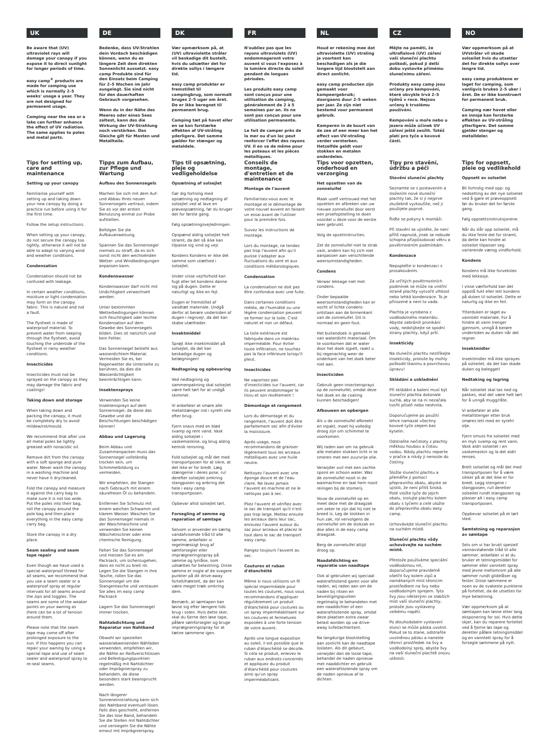UK
Be aware that (UV) ultraviolet rays will damage your canopy if you expose it to direct sunlight for longer periods of time.
easy camp<sup>®</sup> products are made for camping use which is normally 2–5 weeks' usage a year. They are not designed for permanent usage.
Camping near the sea or a lake can further enhance the effect of UV radiation. The same applies to poles and metal parts.
DE
Bedenke, dass UV-Strahlen dein Vordach beschädigen können, wenn du es längere Zeit dem direkten Sonnenlicht aussetzt. easy camp Produkte sind für den Einsatz beim Camping für 2–5 Wochen im Jahr ausgelegt. Sie sind nicht für den dauerhaften Gebrauch vorgesehen.
Wenn du in der Nähe des Meeres oder eines Sees zeltest, kann das die Wirkung der UV-Strahlung noch verstärken. Das Gleiche gilt für Masten und Metallteile.
DK
Vær opmærksom på, at (UV) ultraviolette stråler vil beskadige dit bustelt, hvis du udsætter det for direkte sollys i længere tid.
easy camp produkter er fremstillet til campingbrug, som normalt bruges 2–5 uger om året. De er ikke beregnet til permanent brug.
Camping tæt på havet eller en sø kan forstærke effekten af UV-stråling yderligere. Det samme gælder for stænger og metaldele.
FR
N'oubliez pas que les rayons ultraviolets (UV) endommageront votre auvent si vous l'exposez à la lumière directe du soleil pendant de longues périodes.
Les produits easy camp sont conçus pour une utilisation de camping, généralement de 2 à 5 semaines par an. Ils ne sont pas conçus pour une utilisation permanente.
Le fait de camper près de la mer ou d'un lac peut renforcer l'effet des rayons UV. Il en va de même pour les poteaux et les pièces métalliques.
NL
Houd er rekening mee dat ultraviolette (UV) straling je voortent kan beschadigen als je die langere tijd blootstelt aan direct zonlicht.
easy camp producten zijn gemaakt voor kampeergebruik; doorgaans duur 2–5 weken per jaar. Ze zijn niet bestemd voor permanent gebruik.
Kamperen in de buurt van de zee of een meer kan het effect van UV-straling verder versterken. Hetzelfde geldt voor stokken en metalen onderdelen.
CZ
Mějte na paměti, že ultrafialové (UV) záření vaši sluneční plachtu poškodí, pokud ji delší dobu vystavíte přímému slunečnímu záření.
Produkty easy camp jsou určeny pro kempování, které obvykle trvá 2–5 týdnů v roce. Nejsou určeny k trvalému používání.
Kempování u moře nebo u jezera může účinek UV záření ještě zesílit. Totéž platí pro tyče a kovové části.
NO
Vær oppmerksom på at UVstråler vil skade solseilet hvis du utsetter det for direkte sollys over lengre tid.
easy camp produktene er laget for camping, som vanligvis brukes 2–5 uker i året. De er ikke konstruert for permanent bruk.
Camping nær havet eller en innsjø kan forsterke effekten av UV-stråling ytterligere. Det samme gjelder stenger og metalldeler.
Tips for setting up, care and maintenance
Setting up your canopy
Familiarise yourself with setting up and taking down your new canopy by doing a practice run before using it for the first time.
Follow the setup instructions.
When setting up your canopy, do not secure the canopy too tightly, otherwise it will not be able to adapt to varying wind and weather conditions.
Condensation
Condensation should not be confused with leakage.
In certain weather conditions, moisture or light condensation may form on the canopy fabric. This is natural and not a fault.
The flysheet is made of waterproof material. To prevent water from seeping through the flysheet, avoid touching the underside of the flysheet in rainy weather conditions.
Insecticides
Insecticides must not be sprayed on the canopy as they may damage the fabric and coatings!
Taking down and storage
When taking down and packing the canopy, it must be completely dry to avoid mildew/rot/mould.
We recommend that after use all metal poles be lightly greased with nonacidic oil.
Remove dirt from the canopy with a soft sponge and pure water. Never wash the canopy in a washing machine and never have it drycleaned.
Fold the canopy and measure it against the carry bag to make sure it is not too wide. Put the poles into their bag, roll the canopy around the pole bag and then place everything in the easy camp carry bag.
Store the canopy in a dry place.
Seam sealing and seam tape repair
Even though we have used a special waterproof thread for all seams, we recommend that you use a seam sealer or a waterproof spray at regular intervals for all seams around the zips and toggles. The seams are some of the weaker points on your awning as there can be a lot of tension around them.
Please note that the seam tape may come off after prolonged exposure to the sun. If this happens you can repair your awning by using a special tape and use of seam sealer and waterproof spray to re-seal seams.
Tipps zum Aufbau, zur Pflege und Wartung
Aufbau des Sonnensegels
Machen Sie sich mit dem Auf- und Abbau Ihres neuen Sonnensegels vertraut, indem Sie es vor der ersten Benutzung einmal zur Probe aufstellen.
Befolgen Sie die Aufbauanweisung.
Spannen Sie das Sonnensegel niemals zu straff, da es sich sonst nicht den wechselnden Wetter- und Windbedingungen anpassen kann.
Kondenswasser
Kondenswasser darf nicht mit Undichtigkeit verwechselt werden.
Unter bestimmten Wetterbedingungen können sich Feuchtigkeit oder leichte Kondensation auf dem Gewebe des Sonnensegels bilden. Dies ist natürlich und kein Fehler.
Das Sonnensegel besteht aus wasserdichtem Material. Vermeiden Sie es, bei Regenwetter die Unterseite zu berühren, da dies die Wasserdichtigkeit beeinträchtigen kann.
Insektensprays
Verwenden Sie keine Insektensprays auf dem Sonnensegel, da diese das Gewebe und die Beschichtungen beschädigen können!
Abbau und Lagerung
Beim Abbau und Zusammenpacken muss das Sonnensegel vollständig trocken sein, um Schimmelbildung zu vermeiden.
Wir empfehlen, die Stangen nach Gebrauch mit einem säurefreien Öl zu behandeln.
Entfernen Sie Schmutz mit einem weichen Schwamm und klarem Wasser. Waschen Sie das Sonnensegel niemals in der Waschmaschine und verwenden Sie keinen Wäschetrockner oder eine chemische Reinigung.
Falten Sie das Sonnensegel und messen Sie es am Packsack, um sicherzugehen, dass es nicht zu breit ist. Legen Sie die Stangen in ihre Tasche, rollen Sie das Sonnensegel um die Stangentasche und verstauen Sie alles im easy camp Packsack
Lagern Sie das Sonnensegel immer trocken.
Nahtabdichtung und Reparatur von Nahtband
Obwohl wir speziellen wasserabweisenden Nähfaden verwenden, empfehlen wir, die Nähte an Reißverschlüssen und Befestigungspunkten regelmäßig mit Nahtdichter oder Imprägnierspray zu behandeln, da diese besonders stark beansprucht werden.
Nach längerer Sonneneinstrahlung kann sich das Nahtband eventuell lösen. Falls dies geschieht, entfernen Sie das lose Band, behandeln Sie die Stellen mit Nahtdichter und versiegeln Sie die Nähte erneut mit Imprägnierspray.
Tips til opsætning, pleje og vedligeholdelse
Opsætning af solsejlet
Gør dig fortrolig med opsætning og nedtagning af solsejlet ved at lave en prøveopsætning, før du bruger det for første gang.
Følg opsætningsvejledningen.
Opspænd aldrig solsejlet helt stramt, da det så ikke kan tilpasse sig vind og vejr.
Kondens Kondens er ikke det samme som utæthed i solsejlet.
Under visse vejrforhold kan fugt eller let kondens danne sig på dugen. Dette er naturligt og ikke en fejl.
Dugen er fremstillet af vandtæt materiale. Undgå derfor at berøre undersiden af dugen i regnvejr, da det kan skabe utætheder.
Insektmiddel
Sprøjt ikke insektmiddel på solsejlet, da det kan beskadige dugen og belægningen!
Nedtagning og opbevaring
Ved nedtagning og sammenpakning skal solsejlet være helt tørt for at undgå skimmel.
Vi anbefaler at smøre alle metalstænger ind i syrefri olie efter brug.
Fjern snavs med en blød svamp og rent vand. Vask aldrig solsejlet i vaskemaskine, og brug aldrig kemisk rensning.
Fold solsejlet og mål det med transportposen for at sikre, at det ikke er for bredt. Læg stængerne i deres pose, rul derefter solsejlet omkring stangposen og anbring det hele i easy camp transportposen.
Opbevar altid solsejlet tørt.
Forsegling af sømme og reparation af sømtape
Selvom vi anvender en særlig vandafvisende tråd til alle sømme, anbefaler vi regelmæssigt brug af sømforsegler eller imprægneringsspray på sømme og lynlåse, som udsættes for belastning. Disse sømme er nogle af de svagere punkter på dit drive-away fortelt/hæktelt, da der kan være meget træk omkring dem.
Bemærk, at sømtapen kan løsne sig efter længere tids brug i solen. Hvis dette sker, skal du fjerne den løse tape, påføre sømforsegler og bruge imprægneringsspray for at tætne sømmene igen.
Conseils de montage, d'entretien et de maintenance
Montage de l'auvent
Familiarisez-vous avec le montage et le démontage de votre nouvel auvent en faisant un essai avant de l'utiliser pour la première fois.
Suivez les instructions de montage.
Lors du montage, ne tendez pas trop l'auvent afin qu'il puisse s'adapter aux fluctuations du vent et aux conditions météorologiques.
Condensation
La condensation ne doit pas être confondue avec une fuite.
Dans certaines conditions météo, de l'humidité ou une légère condensation peuvent se former sur la toile. C'est naturel et non un défaut.
La toile extérieure est fabriquée dans un matériau imperméable. Pour éviter toute infiltration, ne touchez pas la face inférieure lorsqu'il pleut.
Insecticides
Ne vaporisez pas d'insecticides sur l'auvent, car ils peuvent endommager le tissu et son revêtement !
Démontage et rangement
Lors du démontage et du rangement, l'auvent doit être parfaitement sec afin d'éviter la moisissure.
Après usage, nous recommandons de graisser légèrement tous les arceaux métalliques avec une huile neutre.
Nettoyez l'auvent avec une éponge douce et de l'eau claire. Ne lavez jamais l'auvent en machine et ne le nettoyez pas à sec.
Pliez l'auvent et vérifiez avec le sac de transport qu'il n'est pas trop large. Mettez ensuite les arceaux dans leur sac, enroulez l'auvent autour du sac pour arceaux et placez le tout dans le sac de transport easy camp.
Rangez toujours l'auvent au sec.
Coutures et ruban d'étanchéité
Même si nous utilisons un fil spécial imperméable pour toutes les coutures, nous vous recommandons d'appliquer régulièrement un produit d'étanchéité pour coutures ou un spray imperméabilisant sur les coutures et fermetures exposées à une forte tension de votre auvent.
Après une longue exposition au soleil, il est possible que le ruban d'étanchéité se décolle. Si cela se produit, enlevez le ruban aux endroits concernés et appliquez du produit d'étanchéité pour coutures ainsi qu'un spray imperméabilisant.
Tips voor opzetten, onderhoud en verzorging
Het opzetten van de zonneluifel
Maak uzelf vertrouwd met het opzetten en afbreken van uw nieuwe zonneluifel door eerst een proefopstelling te doen voordat u deze voor de eerste keer gebruikt.
Volg de opzetinstructies.
Zet de zonneluifel niet te strak vast, anders kan hij zich niet aanpassen aan verschillende weersomstandigheden.
Condens
Verwar lekkage niet met condens.
Onder bepaalde weersomstandigheden kan er vocht of lichte condens ontstaan aan de binnenkant van de zonneluifel. Dit is normaal en geen fout.
Het buitendoek is gemaakt van waterdicht materiaal. Om te voorkomen dat er water door het doek sijpelt, raakt u bij regenachtig weer de onderkant van het doek beter niet aan.
Insecticiden
Gebruik geen insectensprays op de zonneluifel, omdat deze het doek en de coating kunnen beschadigen!
Afbouwen en opbergen
Als u de zonneluifel afbreekt en inpakt, moet hij volledig droog zijn om schimmel te voorkomen.
Wij raden aan om na gebruik alle metalen stokken licht in te smeren met een zuurvrije olie.
Verwijder vuil met een zachte spons en schoon water. Was de zonneluifel nooit in de wasmachine en laat hem nooit reinigen bij de stomerij.
Vouw de zonneluifel op en meet deze met de draagzak om zeker te zijn dat hij niet te breed is. Leg de stokken in hun zak, rol vervolgens de zonneluifel om de stokzak en doe alles in de easy camp draagzak.
Berg de zonneluifel altijd droog op.
Naadafdichting en reparatie van naadtape
Ook al gebruiken wij speciaal waterafstotend garen voor alle naden, wij raden aan om de naden bij ritsen en bevestigingspunten regelmatig te behandelen met een naaddichter of een waterafstotende spray, omdat deze plaatsen extra zwaar belast worden op uw drive-away luifel/achtertent.
Na langdurige blootstelling aan zonlicht kan de naadtape loslaten. Als dit gebeurt, verwijder dan de losse tape, behandel de naden opnieuw met naaddichter en gebruik een waterafstotende spray om de naden opnieuw af te dichten.
Tipy pro stavění, údržbu a péči
Stavění sluneční plachty
Seznamte se s postavením a složením nové sluneční plachty tak, že si ji nejprve zkušebně vyzkoušíte, než ji použijete poprvé.
Řiďte se pokyny k montáži.
Při stavění se ujistěte, že není příliš napnutá, jinak se nebude schopna přizpůsobovat větru a povětrnostním podmínkám.
Kondenzace
Nepopleťte si kondenzaci s prosakováním.
Za určitých povětrnostních podmínek se může na vnitřní straně plachty vytvořit vlhkost nebo lehká kondenzace. To je přirozené a není to vada.
Plachta je vyrobena z voděodolného materiálu. Abyste zabránili pronikání vody, nedotýkejte se spodní strany plachty, když prší.
Insekticidy
Na sluneční plachtu nestříkejte insekticidy, protože by mohly poškodit tkaninu a povrchovou úpravu!
Skládání a uskladnění
Při skládání a balení musí být sluneční plachta dokonale suchá, aby se na ní nezačala tvořit plíseň nebo neshnila.
Doporučujeme po použití lehce namazat všechny kovové tyče olejem bez kyselin.
Odstraňte nečistoty z plachty měkkou houbou a čistou vodou. Nikdy plachtu neperte v pračce a nikdy ji nenoste do čistírny.
Složte sluneční plachtu a přeměřte ji pomocí přepravního obalu, abyste se ujistili, že není příliš široká. Poté vložte tyče do jejich obalu, srolujte plachtu kolem obalu s tyčemi a celé uložte do přepravního obalu easy camp.
Uchovávejte sluneční plachtu na suchém místě.
Sluneční plachtu vždy uchovávejte na suchém místě.
Přestože používáme speciální voděodolnou nit, doporučujeme pravidelně ošetřit švy kolem zipů a namáhaných míst těsnicím prostředkem na švy nebo voděodolným sprejem. Tyto švy jsou některými ze slabších míst vaší sluneční plachty, protože jsou vystaveny velkému napětí.
Po dlouhodobém vystavení slunci se může páska uvolnit. Pokud se to stane, odstraňte uvolněnou pásku a naneste těsnicí prostředek na švy a voděodolný sprej, abyste švy na vaší sluneční plachtě znovu utěsnili.
Tips for oppsett, pleie og vedlikehold
Oppsett av solseilet
Bli fortrolig med opp- og nedsetting av det nye solseilet ved å gjøre et prøveoppsett før du bruker det for første gang.
Følg oppsettsinstruksjonene.
Når du slår opp solseilet, må du ikke feste det for stramt, da dette kan hindre at solseilet tilpasser seg varierende værog vindforhold.
Kondens
Kondens må ikke forveksles med lekkasje.
I visse værforhold kan det oppstå fukt eller lett kondens på duken til solseilet. Dette er naturlig og ikke en feil.
Ytterduken er laget av vanntett materiale. For å hindre at vann trenger gjennom, unngå å berøre undersiden av duken når det regner.
Insektmidler
Insektmidler må ikke sprayes på solseilet, da det kan skade duken og belegget!
Nedtaking og lagring
Når solseilet skal tas ned og pakkes, skal det være helt tørt for å unngå mugg/råte.
Vi anbefaler at alle metallstenger etter bruk smøres lett med en syrefri olje.
Fjern smuss fra solseilet med en myk svamp og rent vann. Vask aldri solseilet i en vaskemaskin og la det aldri renses.
Brett solseilet og mål det med transportposen for å være sikker på at det ikke er for bredt. Legg stengene i stangposen, rull deretter solseilet rundt stangposen og plasser alt i easy camp transportposen.
Oppbevar solseilet på et tørt sted.
Sømtetning og reparasjon av sømtape
Selv om vi har brukt spesiell vannavstøtende tråd til alle sømmer, anbefaler vi at du bruker et tetningsmiddel for sømmer eller vanntett spray med jevne mellomrom på alle sømmer rundt glidelåser og fester. Disse sømmene er noen av de svakeste punktene på forteltet, da de utsettes for mye belastning.
Vær oppmerksom på at sømtapen kan løsne etter lang eksponering for sol. Hvis dette skjer, kan du reparere forteltet ved å fjerne løs tape og deretter påføre tetningsmiddel og en vanntett spray for å forsegle sømmene på nytt.